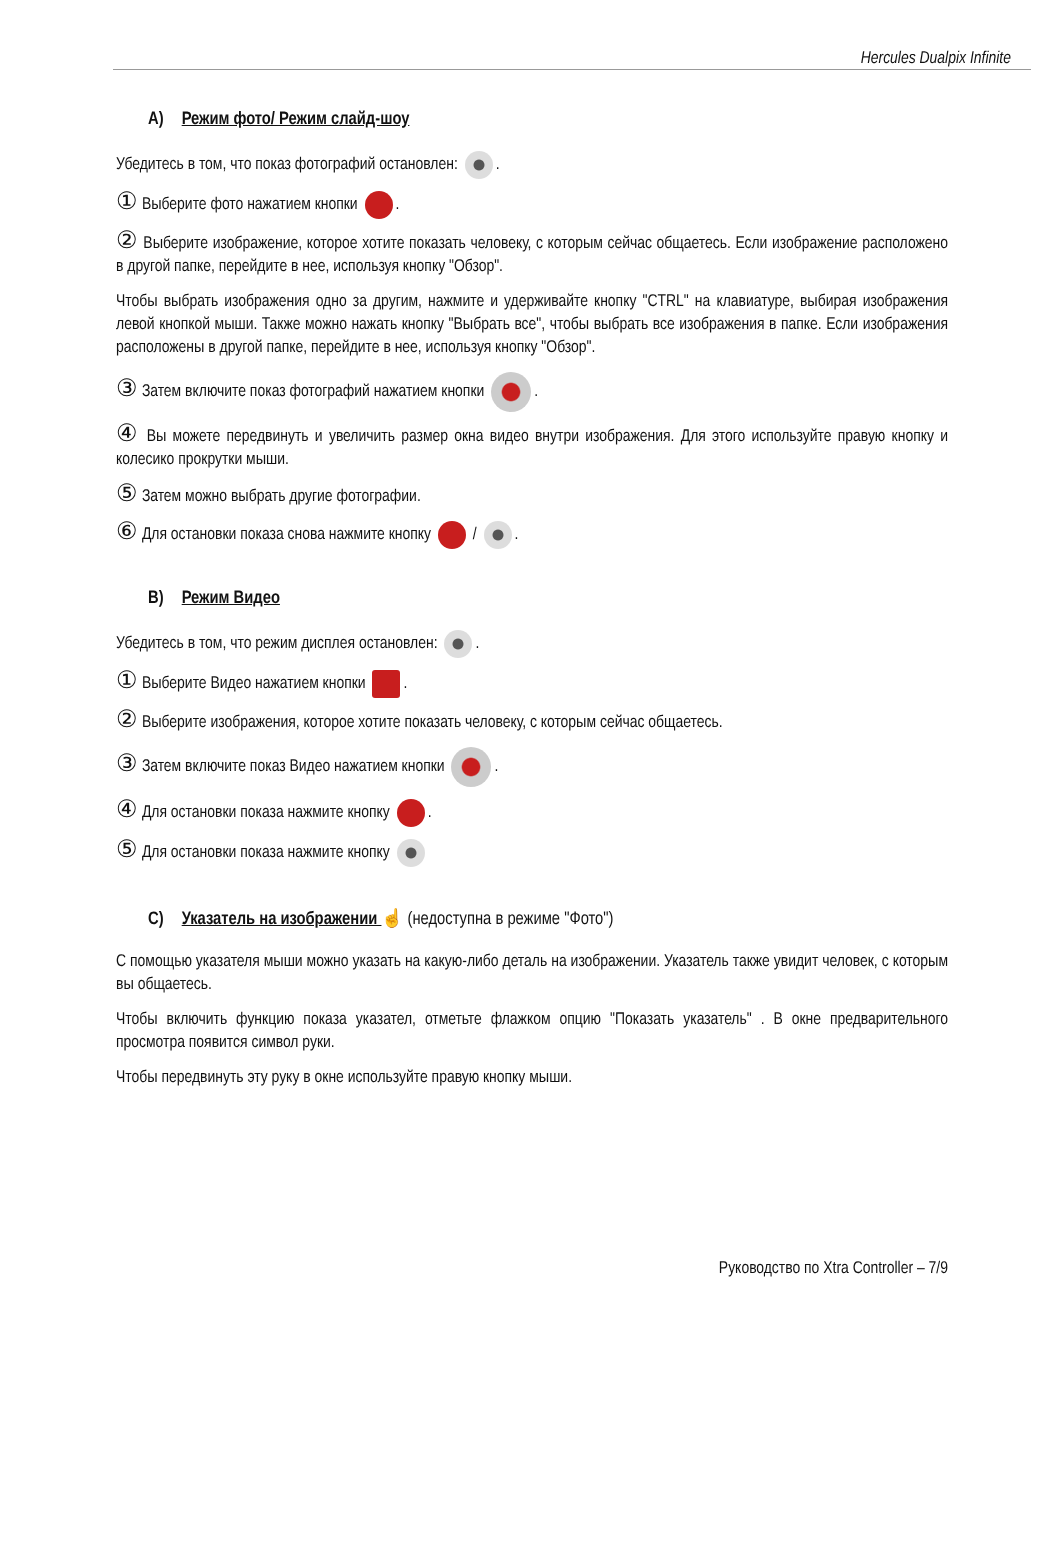Hercules Dualpix Infinite
A) Режим фото/ Режим слайд-шоу
Убедитесь в том, что показ фотографий остановлен: .
① Выберите фото нажатием кнопки .
② Выберите изображение, которое хотите показать человеку, с которым сейчас общаетесь. Если изображение расположено в другой папке, перейдите в нее, используя кнопку "Обзор".
Чтобы выбрать изображения одно за другим, нажмите и удерживайте кнопку "CTRL" на клавиатуре, выбирая изображения левой кнопкой мыши. Также можно нажать кнопку "Выбрать все", чтобы выбрать все изображения в папке. Если изображения расположены в другой папке, перейдите в нее, используя кнопку "Обзор".
③ Затем включите показ фотографий нажатием кнопки .
④ Вы можете передвинуть и увеличить размер окна видео внутри изображения. Для этого используйте правую кнопку и колесико прокрутки мыши.
⑤ Затем можно выбрать другие фотографии.
⑥ Для остановки показа снова нажмите кнопку / .
B) Режим Видео
Убедитесь в том, что режим дисплея остановлен: .
① Выберите Видео нажатием кнопки .
② Выберите изображения, которое хотите показать человеку, с которым сейчас общаетесь.
③ Затем включите показ Видео нажатием кнопки .
④ Для остановки показа нажмите кнопку .
⑤ Для остановки показа нажмите кнопку
C) Указатель на изображении ☝ (недоступна в режиме "Фото")
С помощью указателя мыши можно указать на какую-либо деталь на изображении. Указатель также увидит человек, с которым вы общаетесь.
Чтобы включить функцию показа указател, отметьте флажком опцию "Показать указатель" . В окне предварительного просмотра появится символ руки.
Чтобы передвинуть эту руку в окне используйте правую кнопку мыши.
Руководство по Xtra Controller – 7/9